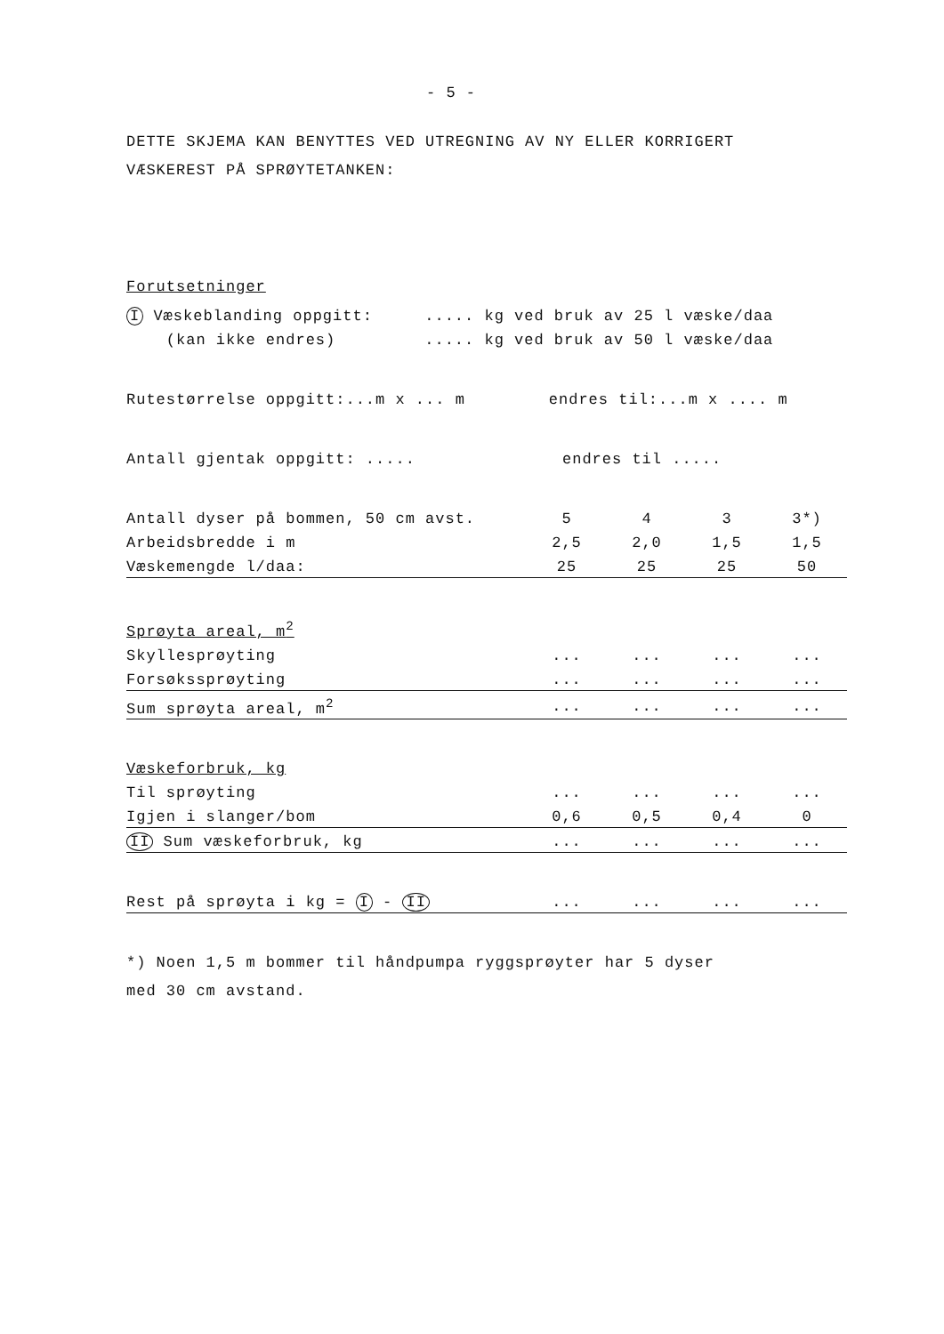- 5 -
DETTE SKJEMA KAN BENYTTES VED UTREGNING AV NY ELLER KORRIGERT
VÆSKEREST PÅ SPRØYTETANKEN:
Forutsetninger
| I Væskeblanding oppgitt: | ..... kg ved bruk av 25 l væske/daa |
| (kan ikke endres) | ..... kg ved bruk av 50 l væske/daa |
| Rutestørrelse oppgitt:...m x ... m | endres til:...m x .... m |
| Antall gjentak oppgitt: ..... | endres til ..... |
| Antall dyser på bommen, 50 cm avst. | 5 | 4 | 3 | 3*) |
| Arbeidsbredde i m | 2,5 | 2,0 | 1,5 | 1,5 |
| Væskemengde l/daa: | 25 | 25 | 25 | 50 |
| Sprøyta areal, m<sup>2</sup> | | | | |
| Skyllesprøyting | ... | ... | ... | ... |
| Forsøkssprøyting | ... | ... | ... | ... |
| Sum sprøyta areal, m<sup>2</sup> | ... | ... | ... | ... |
| Væskeforbruk, kg | | | | |
| Til sprøyting | ... | ... | ... | ... |
| Igjen i slanger/bom | 0,6 | 0,5 | 0,4 | 0 |
| II Sum væskeforbruk, kg | ... | ... | ... | ... |
| Rest på sprøyta i kg = I - II | ... | ... | ... | ... |
*) Noen 1,5 m bommer til håndpumpa ryggsprøyter har 5 dyser
med 30 cm avstand.